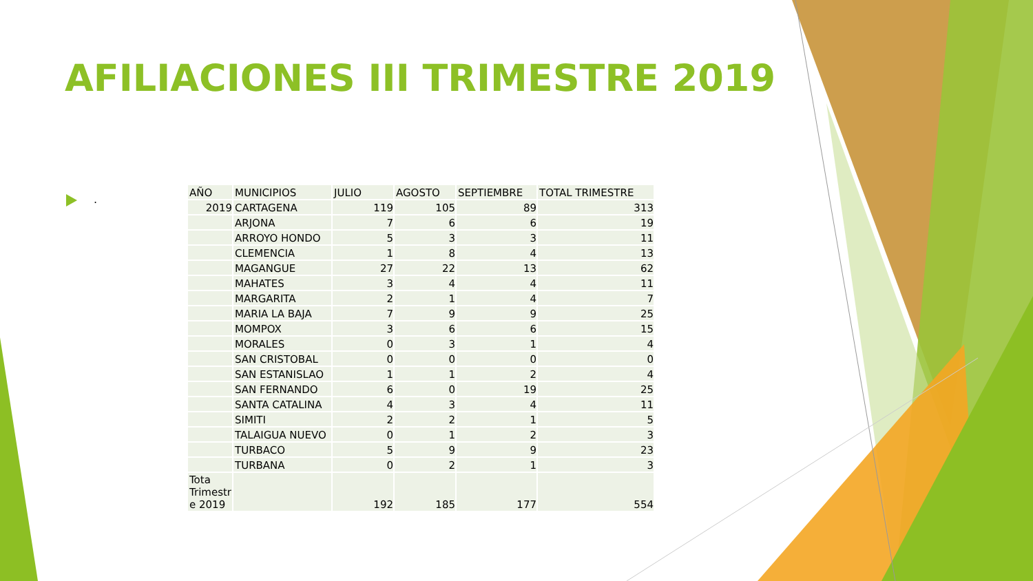AFILIACIONES III TRIMESTRE 2019
.
| AÑO | MUNICIPIOS | JULIO | AGOSTO | SEPTIEMBRE | TOTAL TRIMESTRE |
| --- | --- | --- | --- | --- | --- |
| 2019 | CARTAGENA | 119 | 105 | 89 | 313 |
| | ARJONA | 7 | 6 | 6 | 19 |
| | ARROYO HONDO | 5 | 3 | 3 | 11 |
| | CLEMENCIA | 1 | 8 | 4 | 13 |
| | MAGANGUE | 27 | 22 | 13 | 62 |
| | MAHATES | 3 | 4 | 4 | 11 |
| | MARGARITA | 2 | 1 | 4 | 7 |
| | MARIA LA BAJA | 7 | 9 | 9 | 25 |
| | MOMPOX | 3 | 6 | 6 | 15 |
| | MORALES | 0 | 3 | 1 | 4 |
| | SAN CRISTOBAL | 0 | 0 | 0 | 0 |
| | SAN ESTANISLAO | 1 | 1 | 2 | 4 |
| | SAN FERNANDO | 6 | 0 | 19 | 25 |
| | SANTA CATALINA | 4 | 3 | 4 | 11 |
| | SIMITI | 2 | 2 | 1 | 5 |
| | TALAIGUA NUEVO | 0 | 1 | 2 | 3 |
| | TURBACO | 5 | 9 | 9 | 23 |
| | TURBANA | 0 | 2 | 1 | 3 |
| Tota Trimestr e 2019 | | 192 | 185 | 177 | 554 |